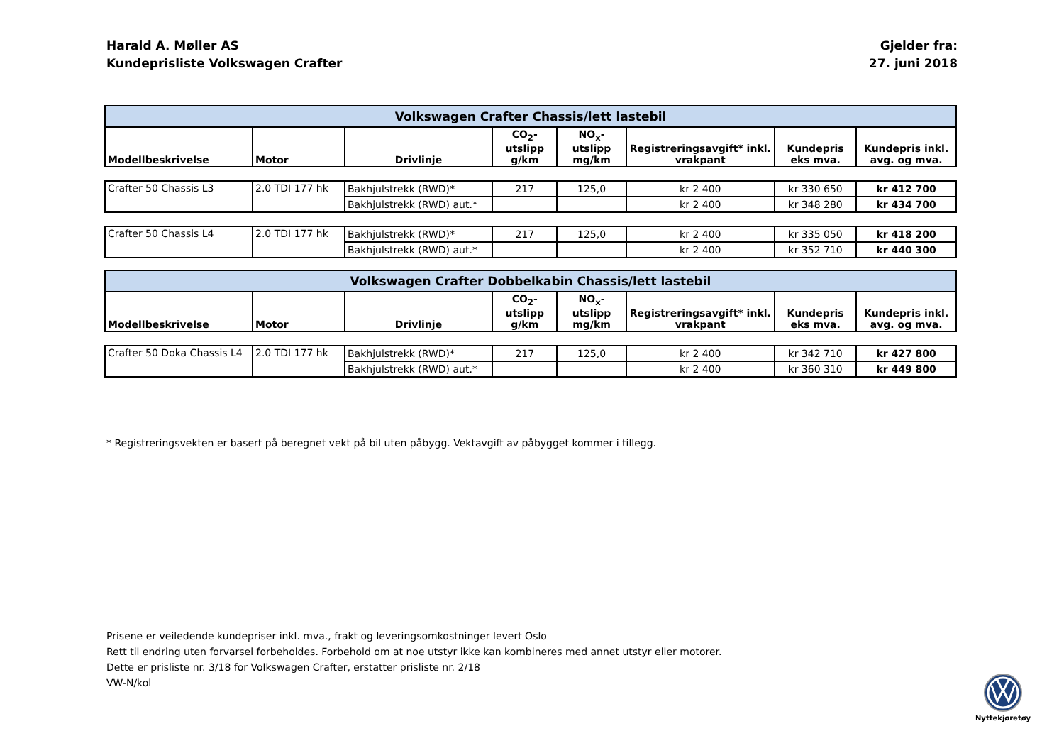Harald A. Møller AS
Kundeprisliste Volkswagen Crafter
Gjelder fra:
27. juni 2018
| Volkswagen Crafter Chassis/lett lastebil | | | | | | | |
| --- | --- | --- | --- | --- | --- | --- | --- |
| Modellbeskrivelse | Motor | Drivlinje | CO<sub>2</sub>-utslipp g/km | NO<sub>x</sub>-utslipp mg/km | Registreringsavgift* inkl. vrakpant | Kundepris eks mva. | Kundepris inkl. avg. og mva. |
| Crafter 50 Chassis L3 | 2.0 TDI 177 hk | Bakhjulstrekk (RWD)* | 217 | 125,0 | kr 2 400 | kr 330 650 | kr 412 700 |
| | | Bakhjulstrekk (RWD) aut.* | | | kr 2 400 | kr 348 280 | kr 434 700 |
| Crafter 50 Chassis L4 | 2.0 TDI 177 hk | Bakhjulstrekk (RWD)* | 217 | 125,0 | kr 2 400 | kr 335 050 | kr 418 200 |
| | | Bakhjulstrekk (RWD) aut.* | | | kr 2 400 | kr 352 710 | kr 440 300 |
| Volkswagen Crafter Dobbelkabin Chassis/lett lastebil | | | | | | | |
| --- | --- | --- | --- | --- | --- | --- | --- |
| Modellbeskrivelse | Motor | Drivlinje | CO<sub>2</sub>-utslipp g/km | NO<sub>x</sub>-utslipp mg/km | Registreringsavgift* inkl. vrakpant | Kundepris eks mva. | Kundepris inkl. avg. og mva. |
| Crafter 50 Doka Chassis L4 | 2.0 TDI 177 hk | Bakhjulstrekk (RWD)* | 217 | 125,0 | kr 2 400 | kr 342 710 | kr 427 800 |
| | | Bakhjulstrekk (RWD) aut.* | | | kr 2 400 | kr 360 310 | kr 449 800 |
* Registreringsvekten er basert på beregnet vekt på bil uten påbygg. Vektavgift av påbygget kommer i tillegg.
Prisene er veiledende kundepriser inkl. mva., frakt og leveringsomkostninger levert Oslo
Rett til endring uten forvarsel forbeholdes. Forbehold om at noe utstyr ikke kan kombineres med annet utstyr eller motorer.
Dette er prisliste nr. 3/18 for Volkswagen Crafter, erstatter prisliste nr. 2/18
VW-N/kol
Nyttekjøretøy